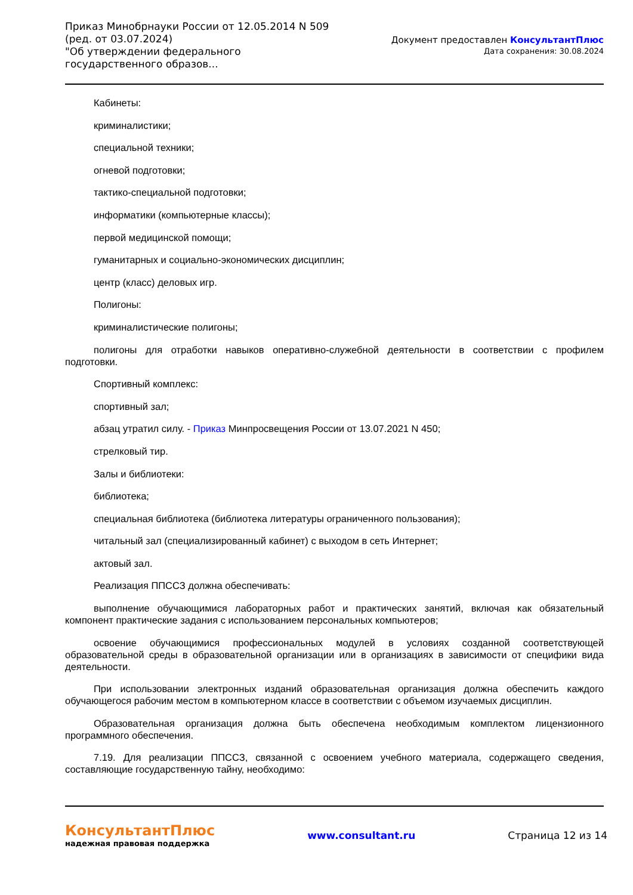Приказ Минобрнауки России от 12.05.2014 N 509
(ред. от 03.07.2024)
"Об утверждении федерального государственного образов...
Документ предоставлен КонсультантПлюс
Дата сохранения: 30.08.2024
Кабинеты:
криминалистики;
специальной техники;
огневой подготовки;
тактико-специальной подготовки;
информатики (компьютерные классы);
первой медицинской помощи;
гуманитарных и социально-экономических дисциплин;
центр (класс) деловых игр.
Полигоны:
криминалистические полигоны;
полигоны для отработки навыков оперативно-служебной деятельности в соответствии с профилем подготовки.
Спортивный комплекс:
спортивный зал;
абзац утратил силу. - Приказ Минпросвещения России от 13.07.2021 N 450;
стрелковый тир.
Залы и библиотеки:
библиотека;
специальная библиотека (библиотека литературы ограниченного пользования);
читальный зал (специализированный кабинет) с выходом в сеть Интернет;
актовый зал.
Реализация ППССЗ должна обеспечивать:
выполнение обучающимися лабораторных работ и практических занятий, включая как обязательный компонент практические задания с использованием персональных компьютеров;
освоение обучающимися профессиональных модулей в условиях созданной соответствующей образовательной среды в образовательной организации или в организациях в зависимости от специфики вида деятельности.
При использовании электронных изданий образовательная организация должна обеспечить каждого обучающегося рабочим местом в компьютерном классе в соответствии с объемом изучаемых дисциплин.
Образовательная организация должна быть обеспечена необходимым комплектом лицензионного программного обеспечения.
7.19. Для реализации ППССЗ, связанной с освоением учебного материала, содержащего сведения, составляющие государственную тайну, необходимо:
КонсультантПлюс
надежная правовая поддержка
www.consultant.ru Страница 12 из 14